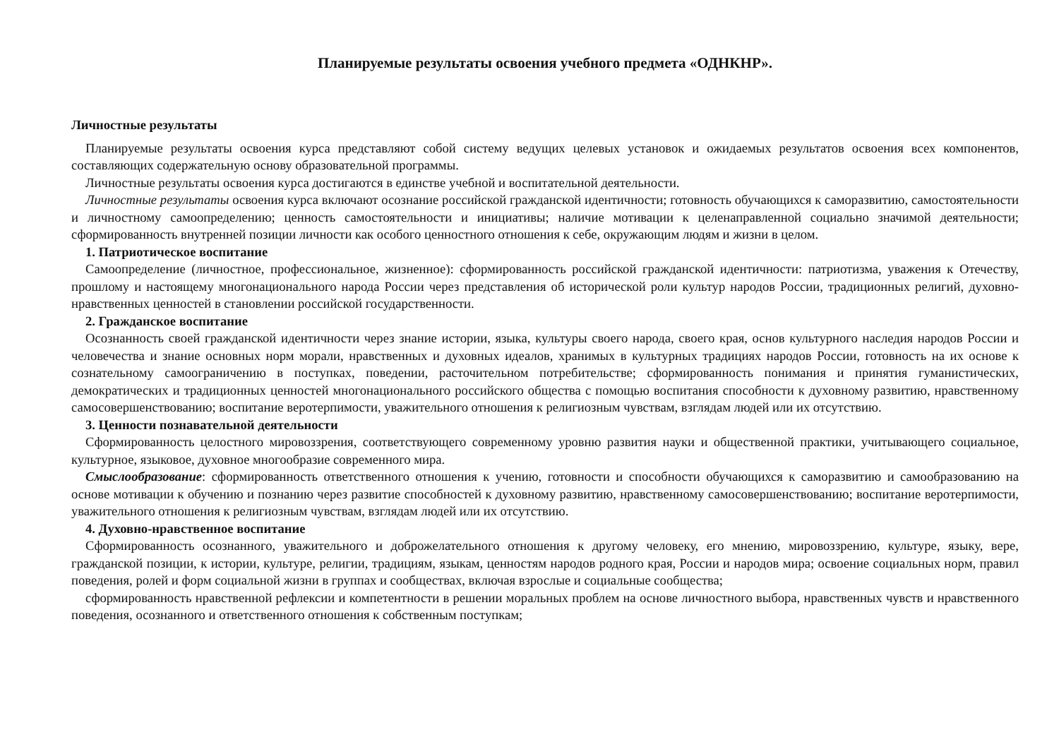Планируемые результаты освоения учебного предмета «ОДНКНР».
Личностные результаты
Планируемые результаты освоения курса представляют собой систему ведущих целевых установок и ожидаемых результатов освоения всех компонентов, составляющих содержательную основу образовательной программы.
Личностные результаты освоения курса достигаются в единстве учебной и воспитательной деятельности.
Личностные результаты освоения курса включают осознание российской гражданской идентичности; готовность обучающихся к саморазвитию, самостоятельности и личностному самоопределению; ценность самостоятельности и инициативы; наличие мотивации к целенаправленной социально значимой деятельности; сформированность внутренней позиции личности как особого ценностного отношения к себе, окружающим людям и жизни в целом.
1. Патриотическое воспитание
Самоопределение (личностное, профессиональное, жизненное): сформированность российской гражданской идентичности: патриотизма, уважения к Отечеству, прошлому и настоящему многонационального народа России через представления об исторической роли культур народов России, традиционных религий, духовно-нравственных ценностей в становлении российской государственности.
2. Гражданское воспитание
Осознанность своей гражданской идентичности через знание истории, языка, культуры своего народа, своего края, основ культурного наследия народов России и человечества и знание основных норм морали, нравственных и духовных идеалов, хранимых в культурных традициях народов России, готовность на их основе к сознательному самоограничению в поступках, поведении, расточительном потребительстве; сформированность понимания и принятия гуманистических, демократических и традиционных ценностей многонационального российского общества с помощью воспитания способности к духовному развитию, нравственному самосовершенствованию; воспитание веротерпимости, уважительного отношения к религиозным чувствам, взглядам людей или их отсутствию.
3. Ценности познавательной деятельности
Сформированность целостного мировоззрения, соответствующего современному уровню развития науки и общественной практики, учитывающего социальное, культурное, языковое, духовное многообразие современного мира.
Смыслообразование: сформированность ответственного отношения к учению, готовности и способности обучающихся к саморазвитию и самообразованию на основе мотивации к обучению и познанию через развитие способностей к духовному развитию, нравственному самосовершенствованию; воспитание веротерпимости, уважительного отношения к религиозным чувствам, взглядам людей или их отсутствию.
4. Духовно-нравственное воспитание
Сформированность осознанного, уважительного и доброжелательного отношения к другому человеку, его мнению, мировоззрению, культуре, языку, вере, гражданской позиции, к истории, культуре, религии, традициям, языкам, ценностям народов родного края, России и народов мира; освоение социальных норм, правил поведения, ролей и форм социальной жизни в группах и сообществах, включая взрослые и социальные сообщества;
сформированность нравственной рефлексии и компетентности в решении моральных проблем на основе личностного выбора, нравственных чувств и нравственного поведения, осознанного и ответственного отношения к собственным поступкам;